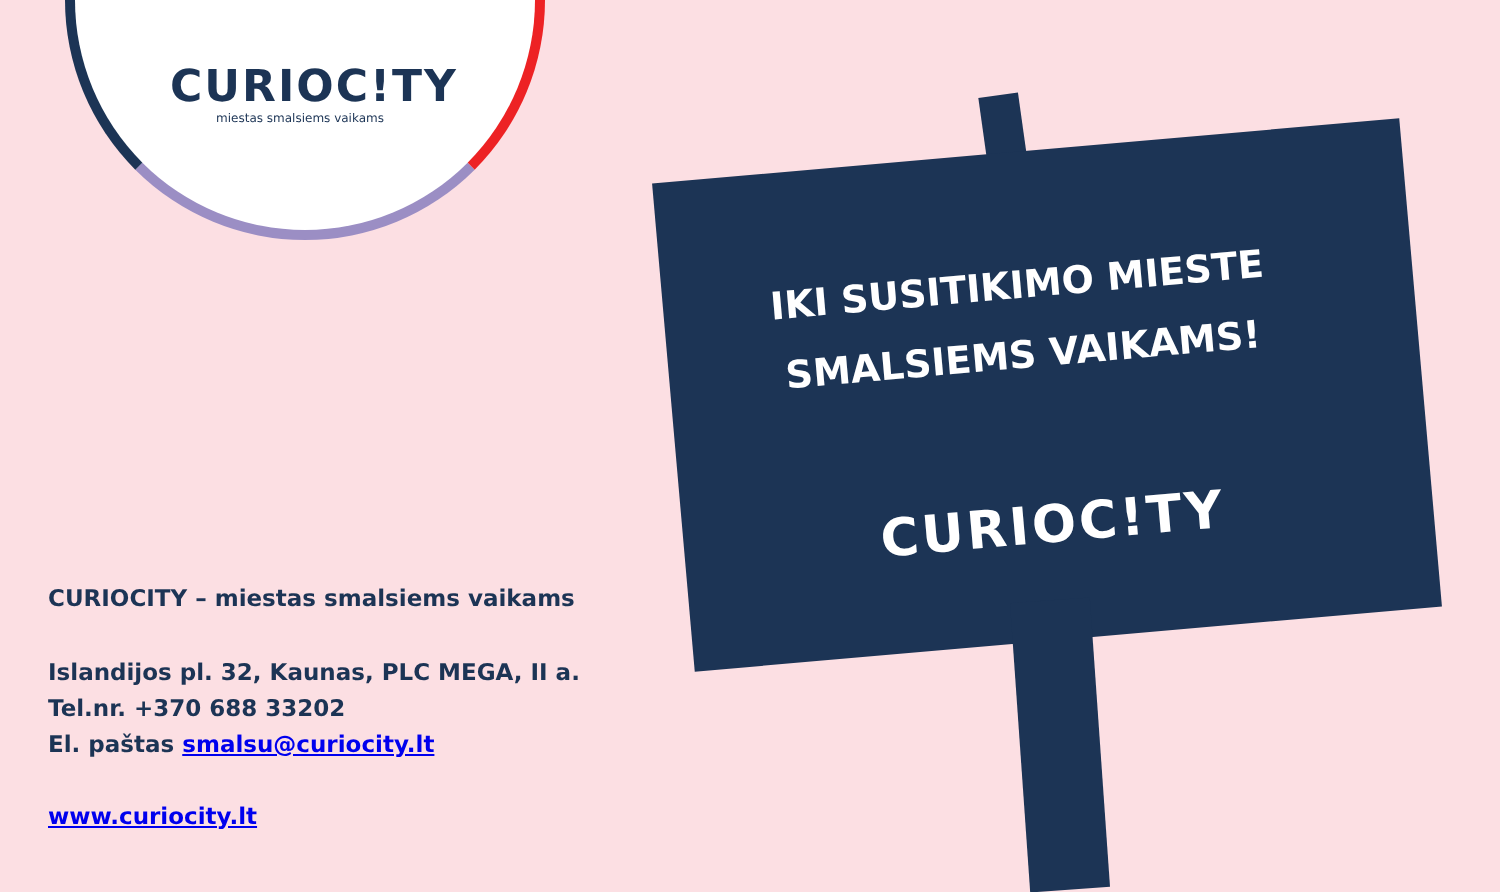CURIOC!TY
miestas smalsiems vaikams
IKI SUSITIKIMO MIESTE
SMALSIEMS VAIKAMS!
CURIOC!TY
CURIOCITY – miestas smalsiems vaikams
Islandijos pl. 32, Kaunas, PLC MEGA, II a.
Tel.nr. +370 688 33202
El. paštas smalsu@curiocity.lt
www.curiocity.lt